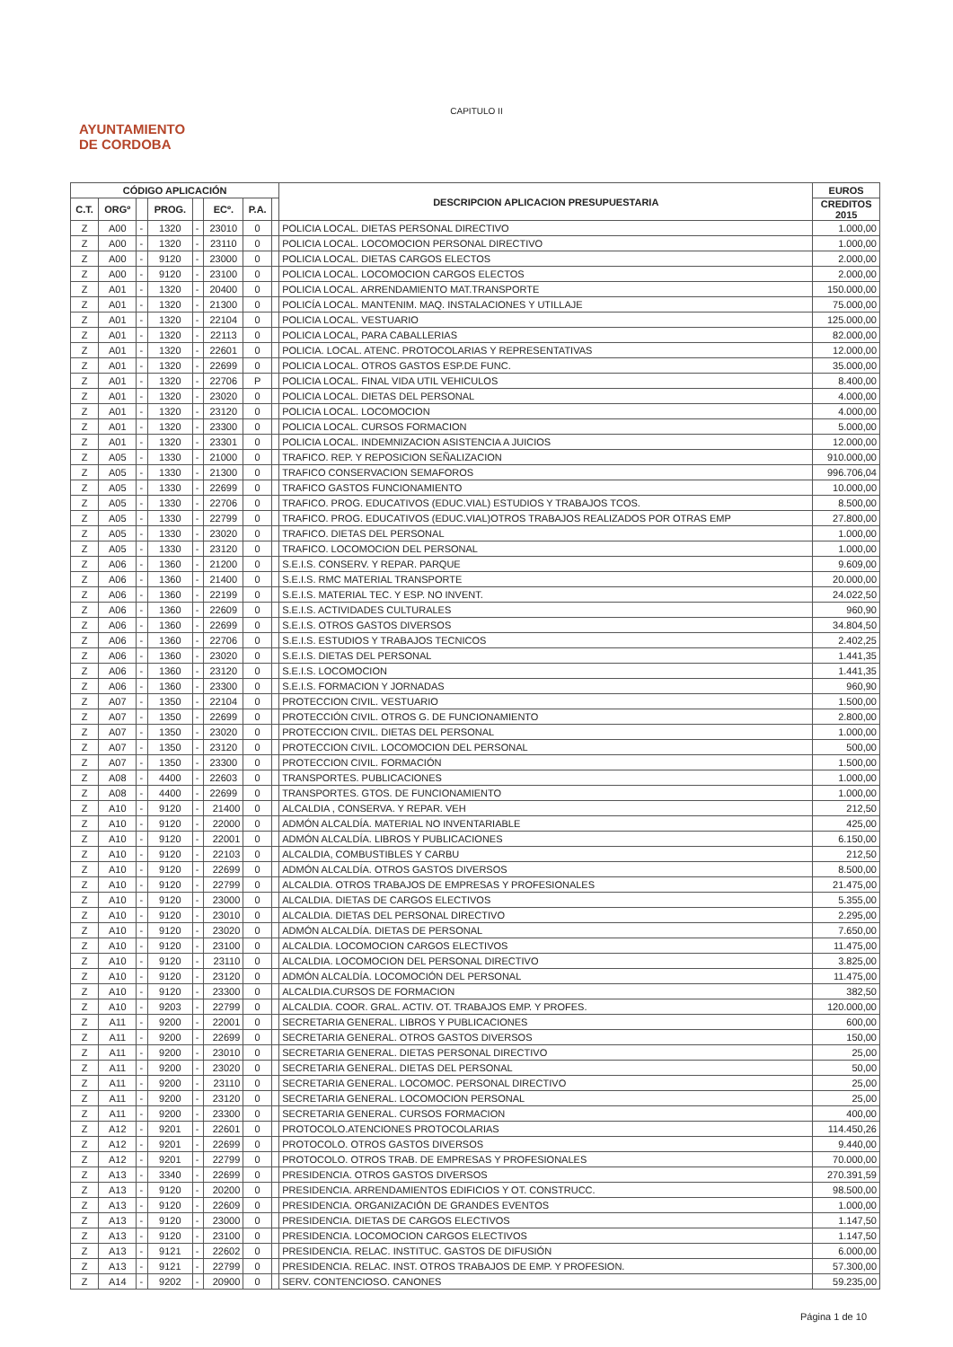CAPITULO II
AYUNTAMIENTO
DE CORDOBA
| CÓDIGO APLICACIÓN | | | | | | | | DESCRIPCION APLICACION PRESUPUESTARIA | EUROS |
| --- | --- | --- | --- | --- | --- | --- | --- | --- | --- |
| C.T. | ORGº | | PROG. | | ECº. | P.A. | | | CREDITOS 2015 |
| Z | A00 | - | 1320 | - | 23010 | 0 | | POLICIA LOCAL. DIETAS PERSONAL DIRECTIVO | 1.000,00 |
| Z | A00 | - | 1320 | - | 23110 | 0 | | POLICIA LOCAL. LOCOMOCION PERSONAL DIRECTIVO | 1.000,00 |
| Z | A00 | - | 9120 | - | 23000 | 0 | | POLICIA LOCAL. DIETAS CARGOS ELECTOS | 2.000,00 |
| Z | A00 | - | 9120 | - | 23100 | 0 | | POLICIA LOCAL. LOCOMOCION CARGOS ELECTOS | 2.000,00 |
| Z | A01 | - | 1320 | - | 20400 | 0 | | POLICIA LOCAL. ARRENDAMIENTO MAT.TRANSPORTE | 150.000,00 |
| Z | A01 | - | 1320 | - | 21300 | 0 | | POLICÍA LOCAL. MANTENIM. MAQ. INSTALACIONES Y UTILLAJE | 75.000,00 |
| Z | A01 | - | 1320 | - | 22104 | 0 | | POLICIA LOCAL. VESTUARIO | 125.000,00 |
| Z | A01 | - | 1320 | - | 22113 | 0 | | POLICIA LOCAL, PARA CABALLERIAS | 82.000,00 |
| Z | A01 | - | 1320 | - | 22601 | 0 | | POLICIA. LOCAL. ATENC. PROTOCOLARIAS Y REPRESENTATIVAS | 12.000,00 |
| Z | A01 | - | 1320 | - | 22699 | 0 | | POLICIA LOCAL. OTROS GASTOS ESP.DE FUNC. | 35.000,00 |
| Z | A01 | - | 1320 | - | 22706 | P | | POLICIA LOCAL. FINAL VIDA UTIL VEHICULOS | 8.400,00 |
| Z | A01 | - | 1320 | - | 23020 | 0 | | POLICIA LOCAL. DIETAS DEL PERSONAL | 4.000,00 |
| Z | A01 | - | 1320 | - | 23120 | 0 | | POLICIA LOCAL. LOCOMOCION | 4.000,00 |
| Z | A01 | - | 1320 | - | 23300 | 0 | | POLICIA LOCAL. CURSOS FORMACION | 5.000,00 |
| Z | A01 | - | 1320 | - | 23301 | 0 | | POLICIA LOCAL. INDEMNIZACION ASISTENCIA A JUICIOS | 12.000,00 |
| Z | A05 | - | 1330 | - | 21000 | 0 | | TRAFICO. REP. Y REPOSICION SEÑALIZACION | 910.000,00 |
| Z | A05 | - | 1330 | - | 21300 | 0 | | TRAFICO CONSERVACION SEMAFOROS | 996.706,04 |
| Z | A05 | - | 1330 | - | 22699 | 0 | | TRAFICO GASTOS FUNCIONAMIENTO | 10.000,00 |
| Z | A05 | - | 1330 | - | 22706 | 0 | | TRAFICO. PROG. EDUCATIVOS (EDUC.VIAL) ESTUDIOS Y TRABAJOS TCOS. | 8.500,00 |
| Z | A05 | - | 1330 | - | 22799 | 0 | | TRAFICO. PROG. EDUCATIVOS (EDUC.VIAL)OTROS TRABAJOS REALIZADOS POR OTRAS EMP | 27.800,00 |
| Z | A05 | - | 1330 | - | 23020 | 0 | | TRAFICO. DIETAS DEL PERSONAL | 1.000,00 |
| Z | A05 | - | 1330 | - | 23120 | 0 | | TRAFICO. LOCOMOCION DEL PERSONAL | 1.000,00 |
| Z | A06 | - | 1360 | - | 21200 | 0 | | S.E.I.S. CONSERV. Y REPAR. PARQUE | 9.609,00 |
| Z | A06 | - | 1360 | - | 21400 | 0 | | S.E.I.S. RMC MATERIAL TRANSPORTE | 20.000,00 |
| Z | A06 | - | 1360 | - | 22199 | 0 | | S.E.I.S. MATERIAL TEC. Y ESP. NO INVENT. | 24.022,50 |
| Z | A06 | - | 1360 | - | 22609 | 0 | | S.E.I.S. ACTIVIDADES CULTURALES | 960,90 |
| Z | A06 | - | 1360 | - | 22699 | 0 | | S.E.I.S. OTROS GASTOS DIVERSOS | 34.804,50 |
| Z | A06 | - | 1360 | - | 22706 | 0 | | S.E.I.S. ESTUDIOS Y TRABAJOS TECNICOS | 2.402,25 |
| Z | A06 | - | 1360 | - | 23020 | 0 | | S.E.I.S. DIETAS DEL PERSONAL | 1.441,35 |
| Z | A06 | - | 1360 | - | 23120 | 0 | | S.E.I.S. LOCOMOCION | 1.441,35 |
| Z | A06 | - | 1360 | - | 23300 | 0 | | S.E.I.S. FORMACION Y JORNADAS | 960,90 |
| Z | A07 | - | 1350 | - | 22104 | 0 | | PROTECCION CIVIL. VESTUARIO | 1.500,00 |
| Z | A07 | - | 1350 | - | 22699 | 0 | | PROTECCIÓN CIVIL. OTROS G. DE FUNCIONAMIENTO | 2.800,00 |
| Z | A07 | - | 1350 | - | 23020 | 0 | | PROTECCION CIVIL. DIETAS DEL PERSONAL | 1.000,00 |
| Z | A07 | - | 1350 | - | 23120 | 0 | | PROTECCION CIVIL. LOCOMOCION DEL PERSONAL | 500,00 |
| Z | A07 | - | 1350 | - | 23300 | 0 | | PROTECCION CIVIL. FORMACIÓN | 1.500,00 |
| Z | A08 | - | 4400 | - | 22603 | 0 | | TRANSPORTES. PUBLICACIONES | 1.000,00 |
| Z | A08 | - | 4400 | - | 22699 | 0 | | TRANSPORTES. GTOS. DE FUNCIONAMIENTO | 1.000,00 |
| Z | A10 | - | 9120 | - | 21400 | 0 | | ALCALDIA , CONSERVA. Y REPAR. VEH | 212,50 |
| Z | A10 | - | 9120 | - | 22000 | 0 | | ADMÓN ALCALDÍA. MATERIAL NO INVENTARIABLE | 425,00 |
| Z | A10 | - | 9120 | - | 22001 | 0 | | ADMÓN ALCALDÍA. LIBROS Y PUBLICACIONES | 6.150,00 |
| Z | A10 | - | 9120 | - | 22103 | 0 | | ALCALDIA, COMBUSTIBLES Y CARBU | 212,50 |
| Z | A10 | - | 9120 | - | 22699 | 0 | | ADMÓN ALCALDÍA. OTROS GASTOS DIVERSOS | 8.500,00 |
| Z | A10 | - | 9120 | - | 22799 | 0 | | ALCALDIA. OTROS TRABAJOS DE EMPRESAS Y PROFESIONALES | 21.475,00 |
| Z | A10 | - | 9120 | - | 23000 | 0 | | ALCALDIA. DIETAS DE CARGOS ELECTIVOS | 5.355,00 |
| Z | A10 | - | 9120 | - | 23010 | 0 | | ALCALDIA. DIETAS DEL PERSONAL DIRECTIVO | 2.295,00 |
| Z | A10 | - | 9120 | - | 23020 | 0 | | ADMÓN ALCALDÍA. DIETAS DE PERSONAL | 7.650,00 |
| Z | A10 | - | 9120 | - | 23100 | 0 | | ALCALDIA. LOCOMOCION CARGOS ELECTIVOS | 11.475,00 |
| Z | A10 | - | 9120 | - | 23110 | 0 | | ALCALDIA. LOCOMOCION DEL PERSONAL DIRECTIVO | 3.825,00 |
| Z | A10 | - | 9120 | - | 23120 | 0 | | ADMÓN ALCALDÍA. LOCOMOCIÓN DEL PERSONAL | 11.475,00 |
| Z | A10 | - | 9120 | - | 23300 | 0 | | ALCALDIA.CURSOS DE FORMACION | 382,50 |
| Z | A10 | - | 9203 | - | 22799 | 0 | | ALCALDIA. COOR. GRAL. ACTIV. OT. TRABAJOS EMP. Y PROFES. | 120.000,00 |
| Z | A11 | - | 9200 | - | 22001 | 0 | | SECRETARIA GENERAL. LIBROS Y PUBLICACIONES | 600,00 |
| Z | A11 | - | 9200 | - | 22699 | 0 | | SECRETARIA GENERAL. OTROS GASTOS DIVERSOS | 150,00 |
| Z | A11 | - | 9200 | - | 23010 | 0 | | SECRETARIA GENERAL. DIETAS PERSONAL DIRECTIVO | 25,00 |
| Z | A11 | - | 9200 | - | 23020 | 0 | | SECRETARIA GENERAL. DIETAS DEL PERSONAL | 50,00 |
| Z | A11 | - | 9200 | - | 23110 | 0 | | SECRETARIA GENERAL. LOCOMOC. PERSONAL DIRECTIVO | 25,00 |
| Z | A11 | - | 9200 | - | 23120 | 0 | | SECRETARIA GENERAL. LOCOMOCION PERSONAL | 25,00 |
| Z | A11 | - | 9200 | - | 23300 | 0 | | SECRETARIA GENERAL. CURSOS FORMACION | 400,00 |
| Z | A12 | - | 9201 | - | 22601 | 0 | | PROTOCOLO.ATENCIONES PROTOCOLARIAS | 114.450,26 |
| Z | A12 | - | 9201 | - | 22699 | 0 | | PROTOCOLO. OTROS GASTOS DIVERSOS | 9.440,00 |
| Z | A12 | - | 9201 | - | 22799 | 0 | | PROTOCOLO. OTROS TRAB. DE EMPRESAS Y PROFESIONALES | 70.000,00 |
| Z | A13 | - | 3340 | - | 22699 | 0 | | PRESIDENCIA. OTROS GASTOS DIVERSOS | 270.391,59 |
| Z | A13 | - | 9120 | - | 20200 | 0 | | PRESIDENCIA. ARRENDAMIENTOS EDIFICIOS Y OT. CONSTRUCC. | 98.500,00 |
| Z | A13 | - | 9120 | - | 22609 | 0 | | PRESIDENCIA. ORGANIZACIÓN DE GRANDES EVENTOS | 1.000,00 |
| Z | A13 | - | 9120 | - | 23000 | 0 | | PRESIDENCIA. DIETAS DE CARGOS ELECTIVOS | 1.147,50 |
| Z | A13 | - | 9120 | - | 23100 | 0 | | PRESIDENCIA. LOCOMOCION CARGOS ELECTIVOS | 1.147,50 |
| Z | A13 | - | 9121 | - | 22602 | 0 | | PRESIDENCIA. RELAC. INSTITUC. GASTOS DE DIFUSIÓN | 6.000,00 |
| Z | A13 | - | 9121 | - | 22799 | 0 | | PRESIDENCIA. RELAC. INST. OTROS TRABAJOS DE EMP. Y PROFESION. | 57.300,00 |
| Z | A14 | - | 9202 | - | 20900 | 0 | | SERV. CONTENCIOSO. CANONES | 59.235,00 |
Página 1 de 10